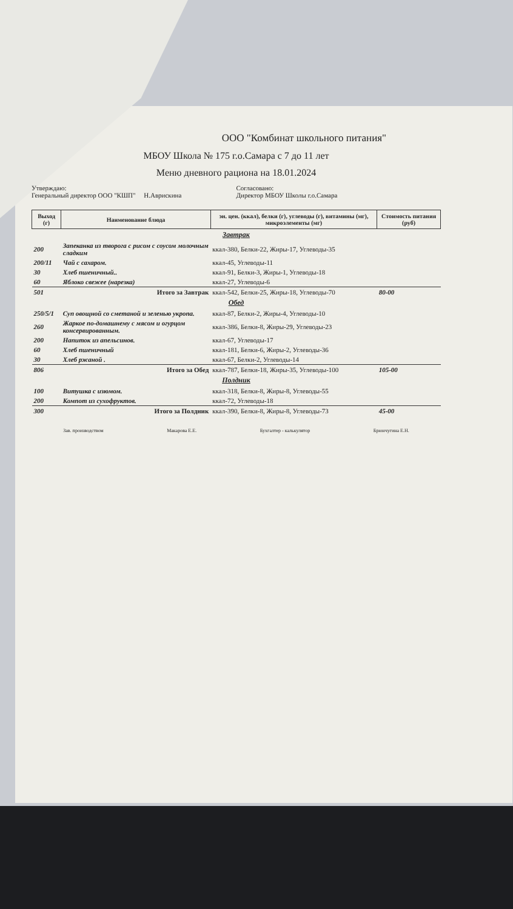ООО "Комбинат школьного питания"
МБОУ Школа № 175 г.о.Самара с 7 до 11 лет
Меню дневного рациона на 18.01.2024
Утверждаю:
Генеральный директор ООО "КШП" Н.Аврискина
Согласовано:
Директор МБОУ Школы г.о.Самара
| Выход (г) | Наименование блюда | эн. цен. (ккал), белки (г), углеводы (г), витамины (мг), микроэлементы (мг) | Стоимость питания (руб) |
| --- | --- | --- | --- |
| Завтрак | | | |
| 200 | Запеканка из творога с рисом с соусом молочным сладким | ккал-380, Белки-22, Жиры-17, Углеводы-35 | |
| 200/11 | Чай с сахаром. | ккал-45, Углеводы-11 | |
| 30 | Хлеб пшеничный.. | ккал-91, Белки-3, Жиры-1, Углеводы-18 | |
| 60 | Яблоко свежее (нарезка) | ккал-27, Углеводы-6 | |
| 501 | Итого за Завтрак | ккал-542, Белки-25, Жиры-18, Углеводы-70 | 80-00 |
| Обед | | | |
| 250/5/1 | Суп овощной со сметаной и зеленью укропа. | ккал-87, Белки-2, Жиры-4, Углеводы-10 | |
| 260 | Жаркое по-домашнему с мясом и огурцом консервированным. | ккал-386, Белки-8, Жиры-29, Углеводы-23 | |
| 200 | Напиток из апельсинов. | ккал-67, Углеводы-17 | |
| 60 | Хлеб пшеничный | ккал-181, Белки-6, Жиры-2, Углеводы-36 | |
| 30 | Хлеб ржаной . | ккал-67, Белки-2, Углеводы-14 | |
| 806 | Итого за Обед | ккал-787, Белки-18, Жиры-35, Углеводы-100 | 105-00 |
| Полдник | | | |
| 100 | Витушка с изюмом. | ккал-318, Белки-8, Жиры-8, Углеводы-55 | |
| 200 | Компот из сухофруктов. | ккал-72, Углеводы-18 | |
| 300 | Итого за Полдник | ккал-390, Белки-8, Жиры-8, Углеводы-73 | 45-00 |
Зав. производством Макарова Е.Е. Бухгалтер - калькулятор Брюнчугина Е.Н.